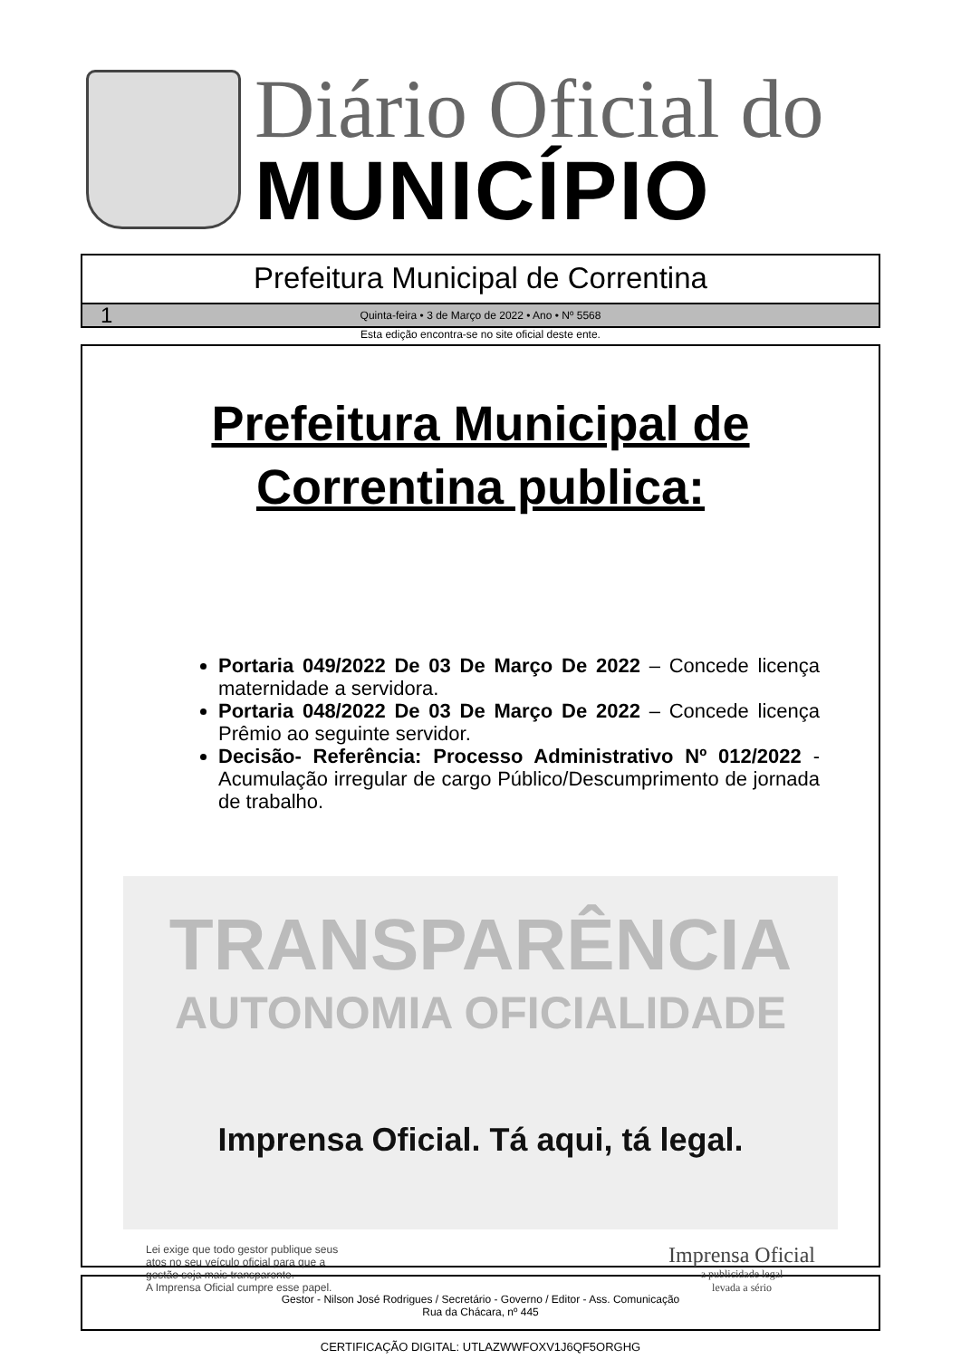Diário Oficial do
MUNICÍPIO
Prefeitura Municipal de Correntina
1 Quinta-feira • 3 de Março de 2022 • Ano • Nº 5568
Esta edição encontra-se no site oficial deste ente.
Prefeitura Municipal de
Correntina publica:
Portaria 049/2022 De 03 De Março De 2022 – Concede licença maternidade a servidora.
Portaria 048/2022 De 03 De Março De 2022 – Concede licença Prêmio ao seguinte servidor.
Decisão- Referência: Processo Administrativo Nº 012/2022 - Acumulação irregular de cargo Público/Descumprimento de jornada de trabalho.
TRANSPARÊNCIA
AUTONOMIA OFICIALIDADE
Imprensa Oficial. Tá aqui, tá legal.
Lei exige que todo gestor publique seus
atos no seu veículo oficial para que a
gestão seja mais transparente.
A Imprensa Oficial cumpre esse papel.
Imprensa Oficial
a publicidade legal
levada a sério
Gestor - Nilson José Rodrigues / Secretário - Governo / Editor - Ass. Comunicação
Rua da Chácara, nº 445
CERTIFICAÇÃO DIGITAL: UTLAZWWFOXV1J6QF5ORGHG